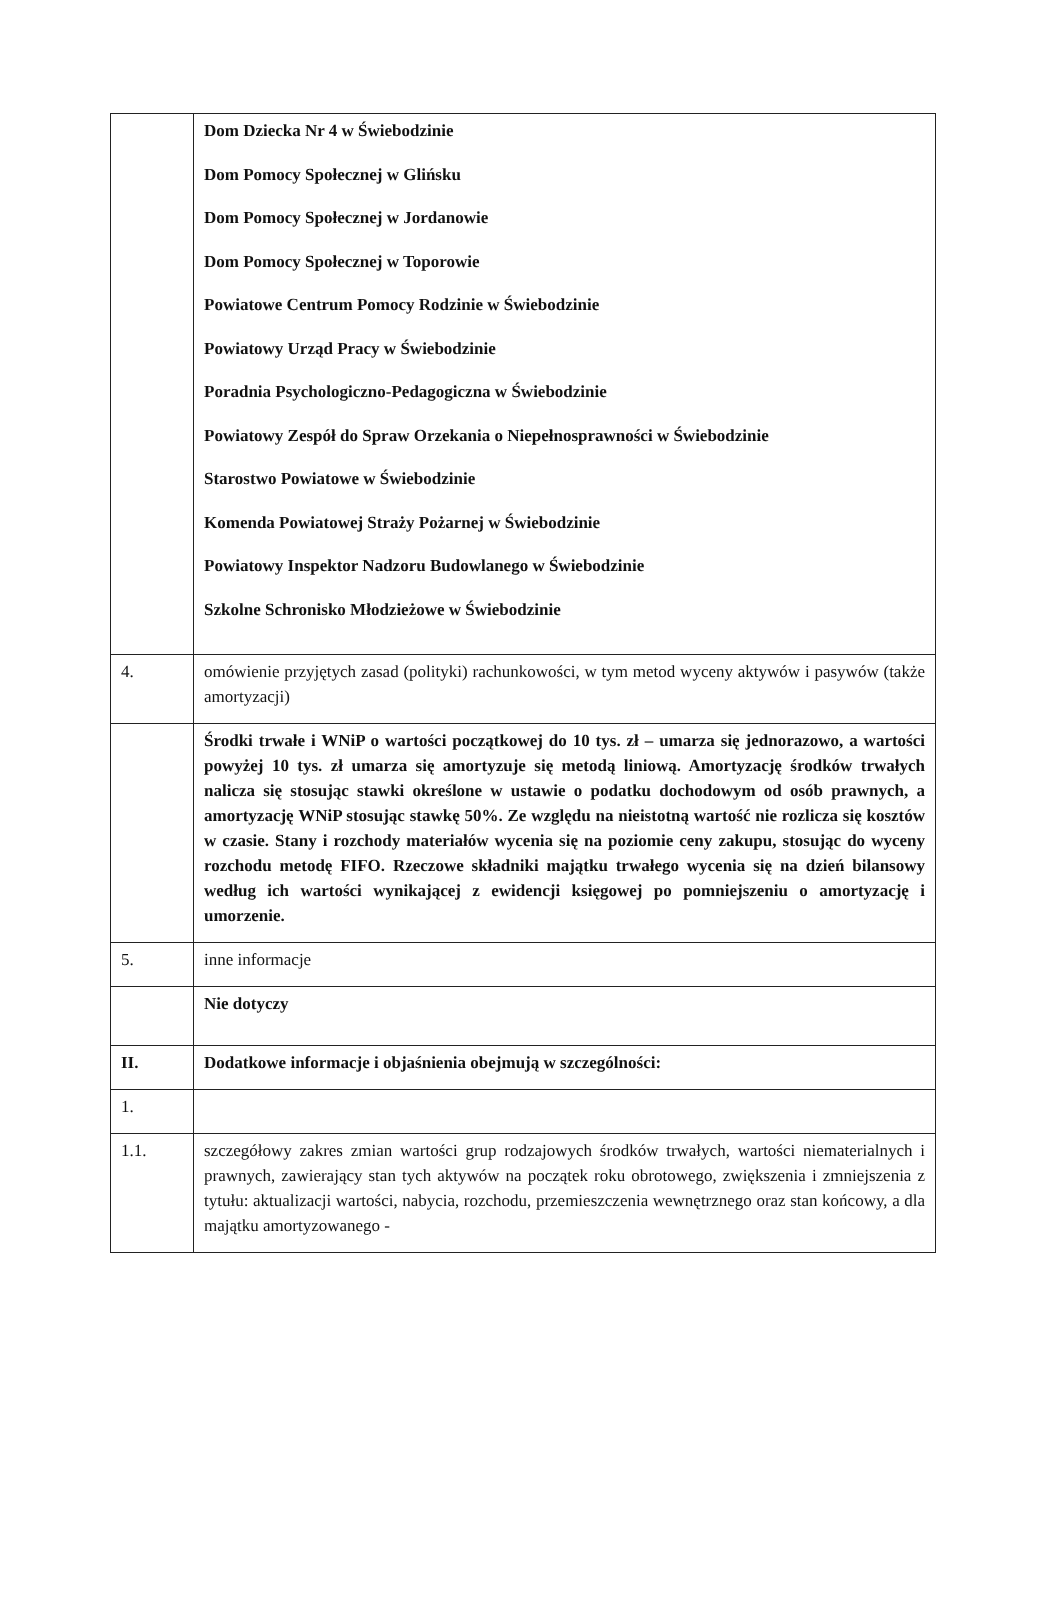| | Dom Dziecka Nr 4 w Świebodzinie Dom Pomocy Społecznej w Glińsku Dom Pomocy Społecznej w Jordanowie Dom Pomocy Społecznej w Toporowie Powiatowe Centrum Pomocy Rodzinie w Świebodzinie Powiatowy Urząd Pracy w Świebodzinie Poradnia Psychologiczno-Pedagogiczna w Świebodzinie Powiatowy Zespół do Spraw Orzekania o Niepełnosprawności w Świebodzinie Starostwo Powiatowe w Świebodzinie Komenda Powiatowej Straży Pożarnej w Świebodzinie Powiatowy Inspektor Nadzoru Budowlanego w Świebodzinie Szkolne Schronisko Młodzieżowe w Świebodzinie |
| 4. | omówienie przyjętych zasad (polityki) rachunkowości, w tym metod wyceny aktywów i pasywów (także amortyzacji) |
| | Środki trwałe i WNiP o wartości początkowej do 10 tys. zł – umarza się jednorazowo, a wartości powyżej 10 tys. zł umarza się amortyzuje się metodą liniową. Amortyzację środków trwałych nalicza się stosując stawki określone w ustawie o podatku dochodowym od osób prawnych, a amortyzację WNiP stosując stawkę 50%. Ze względu na nieistotną wartość nie rozlicza się kosztów w czasie. Stany i rozchody materiałów wycenia się na poziomie ceny zakupu, stosując do wyceny rozchodu metodę FIFO. Rzeczowe składniki majątku trwałego wycenia się na dzień bilansowy według ich wartości wynikającej z ewidencji księgowej po pomniejszeniu o amortyzację i umorzenie. |
| 5. | inne informacje |
| | Nie dotyczy |
| II. | Dodatkowe informacje i objaśnienia obejmują w szczególności: |
| 1. | |
| 1.1. | szczegółowy zakres zmian wartości grup rodzajowych środków trwałych, wartości niematerialnych i prawnych, zawierający stan tych aktywów na początek roku obrotowego, zwiększenia i zmniejszenia z tytułu: aktualizacji wartości, nabycia, rozchodu, przemieszczenia wewnętrznego oraz stan końcowy, a dla majątku amortyzowanego - |